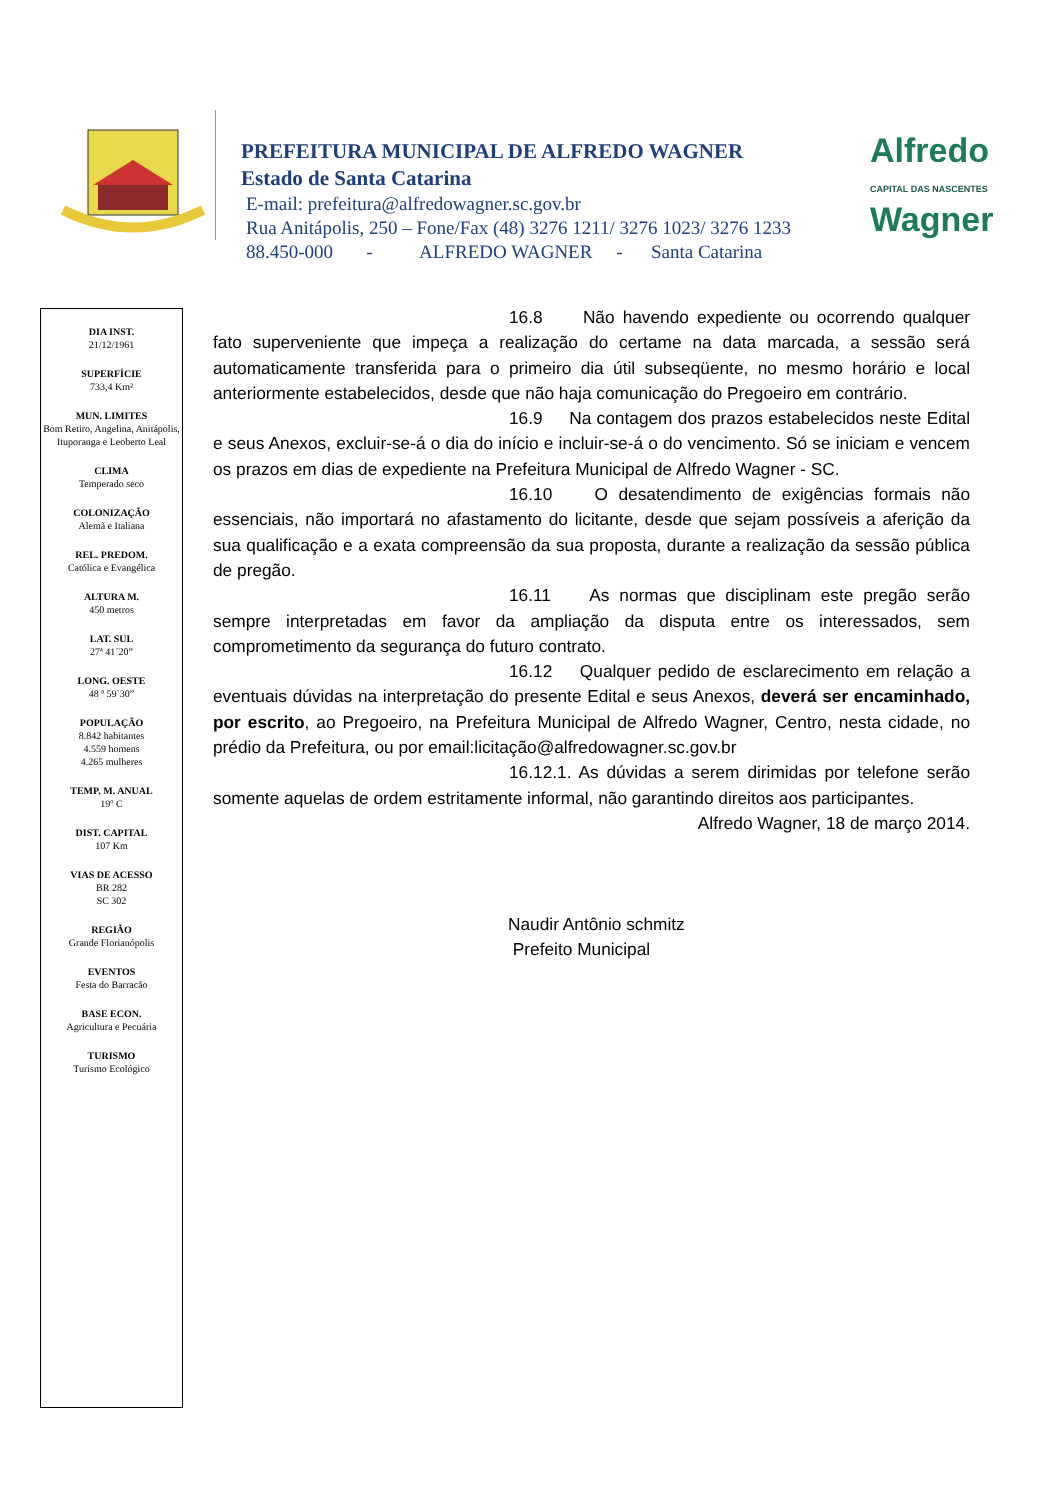PREFEITURA MUNICIPAL DE ALFREDO WAGNER
Estado de Santa Catarina
E-mail: prefeitura@alfredowagner.sc.gov.br
Rua Anitápolis, 250 – Fone/Fax (48) 3276 1211/ 3276 1023/ 3276 1233
88.450-000 - ALFREDO WAGNER - Santa Catarina
Alfredo
CAPITAL DAS NASCENTES
Wagner
DIA INST.
21/12/1961
SUPERFÍCIE
733,4 Km²
MUN. LIMITES
Bom Retiro, Angelina, Anitápolis, Ituporanga e Leoberto Leal
CLIMA
Temperado seco
COLONIZAÇÃO
Alemã e Italiana
REL. PREDOM.
Católica e Evangélica
ALTURA M.
450 metros
LAT. SUL
27ª 41´20”
LONG. OESTE
48 ª 59`30”
POPULAÇÃO
8.842 habitantes
4.559 homens
4.265 mulheres
TEMP. M. ANUAL
19º C
DIST. CAPITAL
107 Km
VIAS DE ACESSO
BR 282
SC 302
REGIÃO
Grande Florianópolis
EVENTOS
Festa do Barracão
BASE ECON.
Agricultura e Pecuária
TURISMO
Turismo Ecológico
16.8 Não havendo expediente ou ocorrendo qualquer fato superveniente que impeça a realização do certame na data marcada, a sessão será automaticamente transferida para o primeiro dia útil subseqüente, no mesmo horário e local anteriormente estabelecidos, desde que não haja comunicação do Pregoeiro em contrário.
16.9 Na contagem dos prazos estabelecidos neste Edital e seus Anexos, excluir-se-á o dia do início e incluir-se-á o do vencimento. Só se iniciam e vencem os prazos em dias de expediente na Prefeitura Municipal de Alfredo Wagner - SC.
16.10 O desatendimento de exigências formais não essenciais, não importará no afastamento do licitante, desde que sejam possíveis a aferição da sua qualificação e a exata compreensão da sua proposta, durante a realização da sessão pública de pregão.
16.11 As normas que disciplinam este pregão serão sempre interpretadas em favor da ampliação da disputa entre os interessados, sem comprometimento da segurança do futuro contrato.
16.12 Qualquer pedido de esclarecimento em relação a eventuais dúvidas na interpretação do presente Edital e seus Anexos, deverá ser encaminhado, por escrito, ao Pregoeiro, na Prefeitura Municipal de Alfredo Wagner, Centro, nesta cidade, no prédio da Prefeitura, ou por email:licitação@alfredowagner.sc.gov.br
16.12.1. As dúvidas a serem dirimidas por telefone serão somente aquelas de ordem estritamente informal, não garantindo direitos aos participantes.
Alfredo Wagner, 18 de março 2014.
Naudir Antônio schmitz
Prefeito Municipal